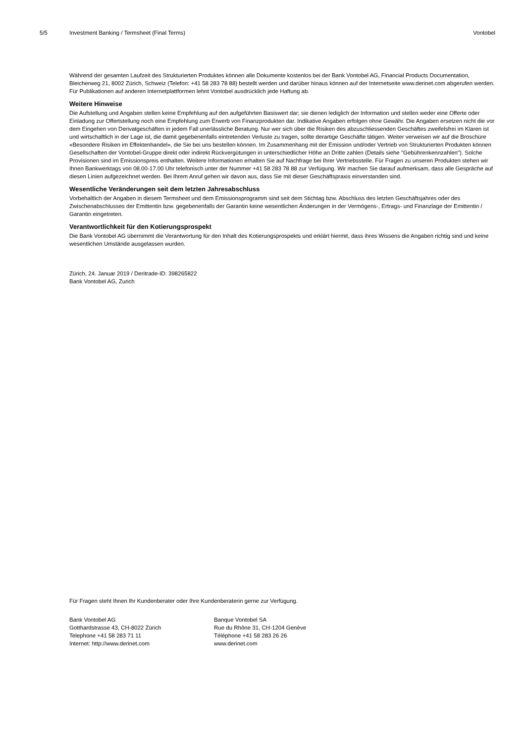5/5 Investment Banking / Termsheet (Final Terms) Vontobel
Während der gesamten Laufzeit des Strukturierten Produktes können alle Dokumente kostenlos bei der Bank Vontobel AG, Financial Products Documentation, Bleicherweg 21, 8002 Zürich, Schweiz (Telefon: +41 58 283 78 88) bestellt werden und darüber hinaus können auf der Internetseite www.derinet.com abgerufen werden. Für Publikationen auf anderen Internetplattformen lehnt Vontobel ausdrücklich jede Haftung ab.
Weitere Hinweise
Die Aufstellung und Angaben stellen keine Empfehlung auf den aufgeführten Basiswert dar; sie dienen lediglich der Information und stellen weder eine Offerte oder Einladung zur Offertstellung noch eine Empfehlung zum Erwerb von Finanzprodukten dar. Indikative Angaben erfolgen ohne Gewähr. Die Angaben ersetzen nicht die vor dem Eingehen von Derivatgeschäften in jedem Fall unerlässliche Beratung. Nur wer sich über die Risiken des abzuschliessenden Geschäftes zweifelsfrei im Klaren ist und wirtschaftlich in der Lage ist, die damit gegebenenfalls eintretenden Verluste zu tragen, sollte derartige Geschäfte tätigen. Weiter verweisen wir auf die Broschüre «Besondere Risiken im Effektenhandel», die Sie bei uns bestellen können. Im Zusammenhang mit der Emission und/oder Vertrieb von Strukturierten Produkten können Gesellschaften der Vontobel-Gruppe direkt oder indirekt Rückvergütungen in unterschiedlicher Höhe an Dritte zahlen (Details siehe "Gebührenkennzahlen"). Solche Provisionen sind im Emissionspreis enthalten. Weitere Informationen erhalten Sie auf Nachfrage bei Ihrer Vertriebsstelle. Für Fragen zu unseren Produkten stehen wir Ihnen Bankwerktags von 08.00-17.00 Uhr telefonisch unter der Nummer +41 58 283 78 88 zur Verfügung. Wir machen Sie darauf aufmerksam, dass alle Gespräche auf diesen Linien aufgezeichnet werden. Bei Ihrem Anruf gehen wir davon aus, dass Sie mit dieser Geschäftspraxis einverstanden sind.
Wesentliche Veränderungen seit dem letzten Jahresabschluss
Vorbehaltlich der Angaben in diesem Termsheet und dem Emissionsprogramm sind seit dem Stichtag bzw. Abschluss des letzten Geschäftsjahres oder des Zwischenabschlusses der Emittentin bzw. gegebenenfalls der Garantin keine wesentlichen Änderungen in der Vermögens-, Ertrags- und Finanzlage der Emittentin / Garantin eingetreten.
Verantwortlichkeit für den Kotierungsprospekt
Die Bank Vontobel AG übernimmt die Verantwortung für den Inhalt des Kotierungsprospekts und erklärt hiermit, dass ihres Wissens die Angaben richtig sind und keine wesentlichen Umstände ausgelassen wurden.
Zürich, 24. Januar 2019 / Deritrade-ID: 398265822
Bank Vontobel AG, Zurich
Für Fragen steht Ihnen Ihr Kundenberater oder Ihre Kundenberaterin gerne zur Verfügung.
Bank Vontobel AG
Gotthardstrasse 43, CH-8022 Zürich
Telephone +41 58 283 71 11
Internet: http://www.derinet.com
Banque Vontobel SA
Rue du Rhône 31, CH-1204 Genève
Téléphone +41 58 283 26 26
www.derinet.com